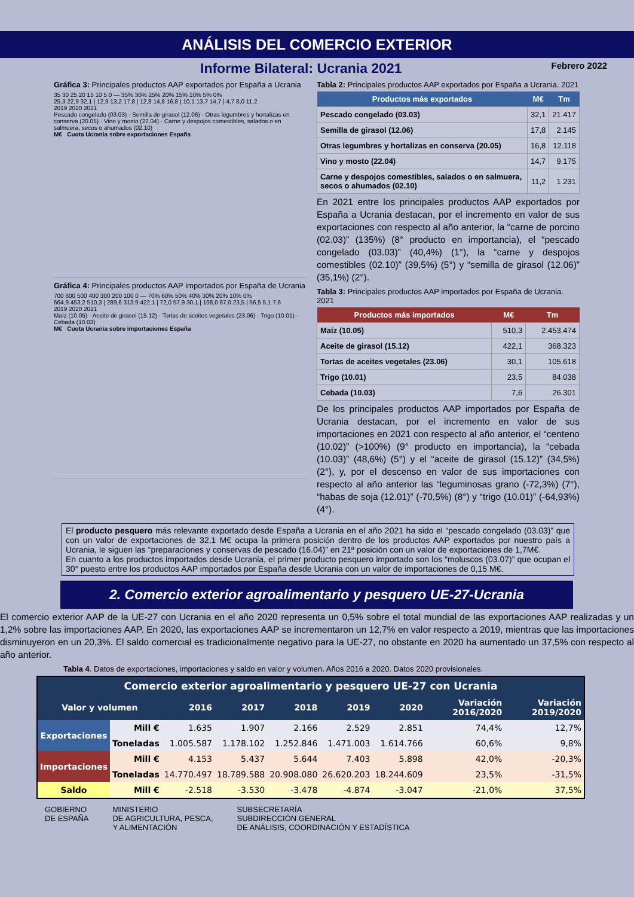ANÁLISIS DEL COMERCIO EXTERIOR
Informe Bilateral: Ucrania 2021
Febrero 2022
Gráfica 3: Principales productos AAP exportados por España a Ucrania
35 30 25 20 15 10 5 0 — 35% 30% 25% 20% 15% 10% 5% 0%
25,3 22,9 32,1 | 12,9 13,2 17,8 | 12,8 14,8 16,8 | 10,1 13,7 14,7 | 4,7 8,0 11,2
2019 2020 2021
Pescado congelado (03.03) · Semilla de girasol (12.06) · Otras legumbres y hortalizas en conserva (20.05) · Vino y mosto (22.04) · Carne y despojos comestibles, salados o en salmuera, secos o ahumados (02.10)
M€ Cuota Ucrania sobre exportaciones España
Gráfica 4: Principales productos AAP importados por España de Ucrania
700 600 500 400 300 200 100 0 — 70% 60% 50% 40% 30% 20% 10% 0%
664,9 453,2 510,3 | 289,6 313,9 422,1 | 72,0 57,9 30,1 | 108,0 67,0 23,5 | 56,5 5,1 7,6
2019 2020 2021
Maíz (10.05) · Aceite de girasol (15.12) · Tortas de aceites vegetales (23.06) · Trigo (10.01) · Cebada (10.03)
M€ Cuota Ucrania sobre importaciones España
Tabla 2: Principales productos AAP exportados por España a Ucrania. 2021
| Productos más exportados | M€ | Tm |
| --- | --- | --- |
| Pescado congelado (03.03) | 32,1 | 21.417 |
| Semilla de girasol (12.06) | 17,8 | 2.145 |
| Otras legumbres y hortalizas en conserva (20.05) | 16,8 | 12.118 |
| Vino y mosto (22.04) | 14,7 | 9.175 |
| Carne y despojos comestibles, salados o en salmuera, secos o ahumados (02.10) | 11,2 | 1.231 |
En 2021 entre los principales productos AAP exportados por España a Ucrania destacan, por el incremento en valor de sus exportaciones con respecto al año anterior, la “carne de porcino (02.03)” (135%) (8° producto en importancia), el “pescado congelado (03.03)” (40,4%) (1°), la “carne y despojos comestibles (02.10)” (39,5%) (5°) y “semilla de girasol (12.06)” (35,1%) (2°).
Tabla 3: Principales productos AAP importados por España de Ucrania. 2021
| Productos más importados | M€ | Tm |
| --- | --- | --- |
| Maíz (10.05) | 510,3 | 2.453.474 |
| Aceite de girasol (15.12) | 422,1 | 368.323 |
| Tortas de aceites vegetales (23.06) | 30,1 | 105.618 |
| Trigo (10.01) | 23,5 | 84.038 |
| Cebada (10.03) | 7,6 | 26.301 |
De los principales productos AAP importados por España de Ucrania destacan, por el incremento en valor de sus importaciones en 2021 con respecto al año anterior, el “centeno (10.02)” (>100%) (9° producto en importancia), la “cebada (10.03)” (48,6%) (5°) y el “aceite de girasol (15.12)” (34,5%) (2°), y, por el descenso en valor de sus importaciones con respecto al año anterior las “leguminosas grano (-72,3%) (7°), “habas de soja (12.01)” (-70,5%) (8°) y “trigo (10.01)” (-64,93%) (4°).
El producto pesquero más relevante exportado desde España a Ucrania en el año 2021 ha sido el “pescado congelado (03.03)” que con un valor de exportaciones de 32,1 M€ ocupa la primera posición dentro de los productos AAP exportados por nuestro país a Ucrania, le siguen las “preparaciones y conservas de pescado (16.04)” en 21ª posición con un valor de exportaciones de 1,7M€.
En cuanto a los productos importados desde Ucrania, el primer producto pesquero importado son los “moluscos (03.07)” que ocupan el 30° puesto entre los productos AAP importados por España desde Ucrania con un valor de importaciones de 0,15 M€.
2. Comercio exterior agroalimentario y pesquero UE-27-Ucrania
El comercio exterior AAP de la UE-27 con Ucrania en el año 2020 representa un 0,5% sobre el total mundial de las exportaciones AAP realizadas y un 1,2% sobre las importaciones AAP. En 2020, las exportaciones AAP se incrementaron un 12,7% en valor respecto a 2019, mientras que las importaciones disminuyeron en un 20,3%. El saldo comercial es tradicionalmente negativo para la UE-27, no obstante en 2020 ha aumentado un 37,5% con respecto al año anterior.
Tabla 4. Datos de exportaciones, importaciones y saldo en valor y volumen. Años 2016 a 2020. Datos 2020 provisionales.
| Comercio exterior agroalimentario y pesquero UE-27 con Ucrania | | | | | | | | |
| --- | --- | --- | --- | --- | --- | --- | --- | --- |
| Valor y volumen | | 2016 | 2017 | 2018 | 2019 | 2020 | Variación 2016/2020 | Variación 2019/2020 |
| Exportaciones | Mill € | 1.635 | 1.907 | 2.166 | 2.529 | 2.851 | 74,4% | 12,7% |
| | Toneladas | 1.005.587 | 1.178.102 | 1.252.846 | 1.471.003 | 1.614.766 | 60,6% | 9,8% |
| Importaciones | Mill € | 4.153 | 5.437 | 5.644 | 7.403 | 5.898 | 42,0% | -20,3% |
| | Toneladas | 14.770.497 | 18.789.588 | 20.908.080 | 26.620.203 | 18.244.609 | 23,5% | -31,5% |
| Saldo | Mill € | -2.518 | -3.530 | -3.478 | -4.874 | -3.047 | -21,0% | 37,5% |
GOBIERNO
DE ESPAÑA
MINISTERIO
DE AGRICULTURA, PESCA,
Y ALIMENTACIÓN
SUBSECRETARÍA
SUBDIRECCIÓN GENERAL
DE ANÁLISIS, COORDINACIÓN Y ESTADÍSTICA